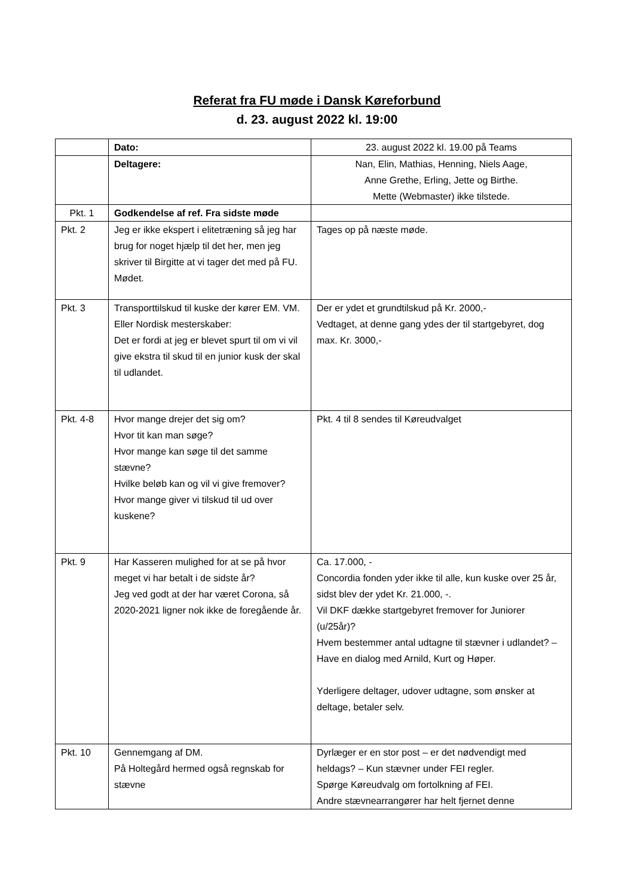Referat fra FU møde i Dansk Køreforbund
d. 23. august 2022 kl. 19:00
| | Dato: | 23. august 2022 kl. 19.00 på Teams |
| | Deltagere: | Nan, Elin, Mathias, Henning, Niels Aage, Anne Grethe, Erling, Jette og Birthe. Mette (Webmaster) ikke tilstede. |
| Pkt. 1 | Godkendelse af ref. Fra sidste møde | |
| Pkt. 2 | Jeg er ikke ekspert i elitetræning så jeg har brug for noget hjælp til det her, men jeg skriver til Birgitte at vi tager det med på FU. Mødet. | Tages op på næste møde. |
| Pkt. 3 | Transporttilskud til kuske der kører EM. VM. Eller Nordisk mesterskaber: Det er fordi at jeg er blevet spurt til om vi vil give ekstra til skud til en junior kusk der skal til udlandet. | Der er ydet et grundtilskud på Kr. 2000,- Vedtaget, at denne gang ydes der til startgebyret, dog max. Kr. 3000,- |
| Pkt. 4-8 | Hvor mange drejer det sig om? Hvor tit kan man søge? Hvor mange kan søge til det samme stævne? Hvilke beløb kan og vil vi give fremover? Hvor mange giver vi tilskud til ud over kuskene? | Pkt. 4 til 8 sendes til Køreudvalget |
| Pkt. 9 | Har Kasseren mulighed for at se på hvor meget vi har betalt i de sidste år? Jeg ved godt at der har været Corona, så 2020-2021 ligner nok ikke de foregående år. | Ca. 17.000, - Concordia fonden yder ikke til alle, kun kuske over 25 år, sidst blev der ydet Kr. 21.000, -. Vil DKF dække startgebyret fremover for Juniorer (u/25år)? Hvem bestemmer antal udtagne til stævner i udlandet? – Have en dialog med Arnild, Kurt og Høper. Yderligere deltager, udover udtagne, som ønsker at deltage, betaler selv. |
| Pkt. 10 | Gennemgang af DM. På Holtegård hermed også regnskab for stævne | Dyrlæger er en stor post – er det nødvendigt med heldags? – Kun stævner under FEI regler. Spørge Køreudvalg om fortolkning af FEI. Andre stævnearrangører har helt fjernet denne |